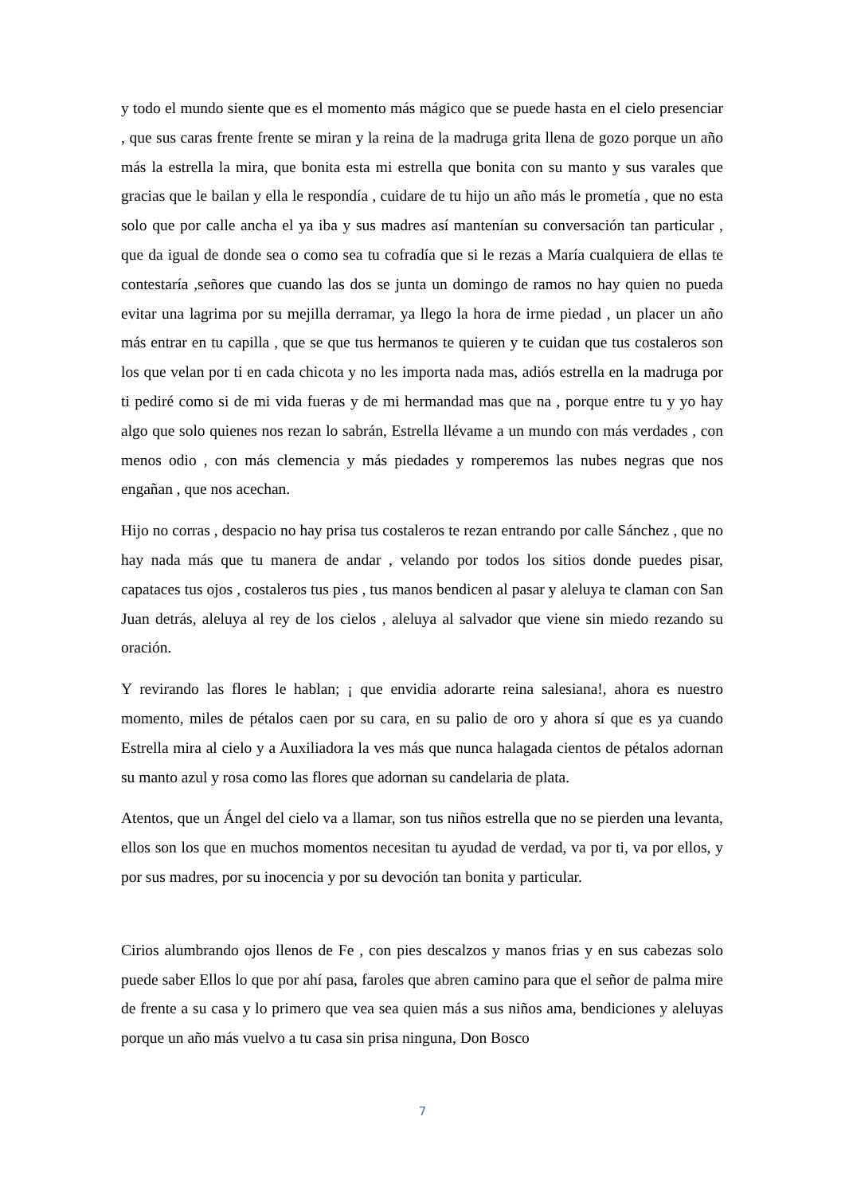y todo el mundo siente que es el momento más mágico que se puede hasta en el cielo presenciar , que sus caras frente frente se miran y la reina de la madruga grita llena de gozo porque un año más la estrella la mira, que bonita esta mi estrella que bonita con su manto y sus varales que gracias que le bailan y ella le respondía , cuidare de tu hijo un año más le prometía , que no esta solo que por calle ancha el ya iba y sus madres así mantenían su conversación tan particular , que da igual de donde sea o como sea tu cofradía que si le rezas a María cualquiera de ellas te contestaría ,señores que cuando las dos se junta un domingo de ramos no hay quien no pueda evitar una lagrima por su mejilla derramar, ya llego la hora de irme piedad , un placer un año más entrar en tu capilla , que se que tus hermanos te quieren y te cuidan que tus costaleros son los que velan por ti en cada chicota y no les importa nada mas, adiós estrella en la madruga por ti pediré como si de mi vida fueras y de mi hermandad mas que na , porque entre tu y yo hay algo que solo quienes nos rezan lo sabrán, Estrella llévame a un mundo con más verdades , con menos odio , con más clemencia y más piedades y romperemos las nubes negras que nos engañan , que nos acechan.
Hijo no corras , despacio no hay prisa tus costaleros te rezan entrando por calle Sánchez , que no hay nada más que tu manera de andar , velando por todos los sitios donde puedes pisar, capataces tus ojos , costaleros tus pies , tus manos bendicen al pasar y aleluya te claman con San Juan detrás, aleluya al rey de los cielos , aleluya al salvador que viene sin miedo rezando su oración.
Y revirando las flores le hablan; ¡ que envidia adorarte reina salesiana!, ahora es nuestro momento, miles de pétalos caen por su cara, en su palio de oro y ahora sí que es ya cuando Estrella mira al cielo y a Auxiliadora la ves más que nunca halagada cientos de pétalos adornan su manto azul y rosa como las flores que adornan su candelaria de plata.
Atentos, que un Ángel del cielo va a llamar, son tus niños estrella que no se pierden una levanta, ellos son los que en muchos momentos necesitan tu ayudad de verdad, va por ti, va por ellos, y por sus madres, por su inocencia y por su devoción tan bonita y particular.
Cirios alumbrando ojos llenos de Fe , con pies descalzos y manos frias y en sus cabezas solo puede saber Ellos lo que por ahí pasa, faroles que abren camino para que el señor de palma mire de frente a su casa y lo primero que vea sea quien más a sus niños ama, bendiciones y aleluyas porque un año más vuelvo a tu casa sin prisa ninguna, Don Bosco
7